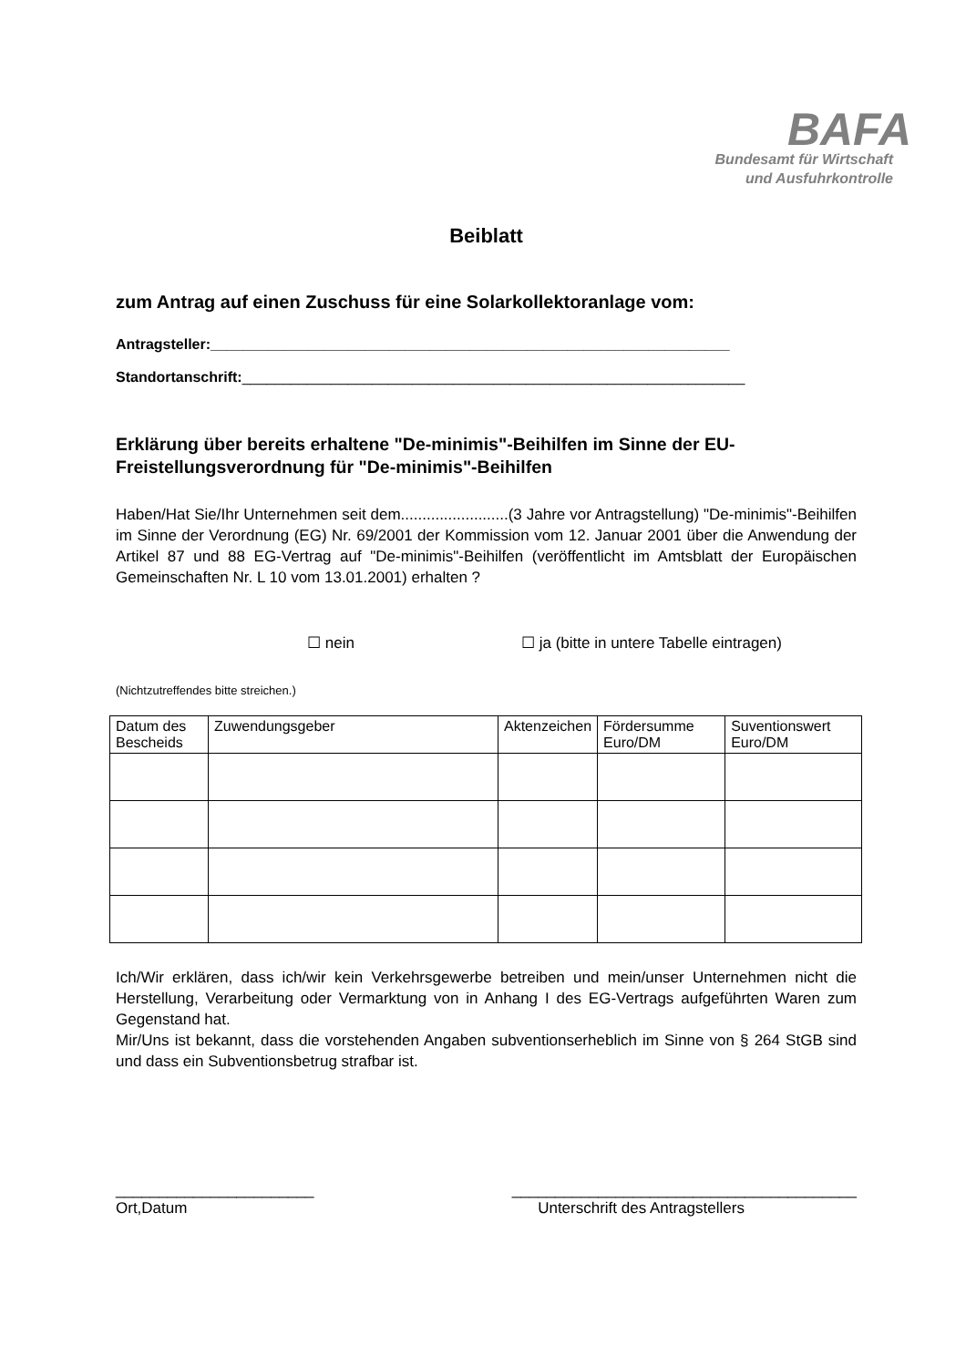BAFA
Bundesamt für Wirtschaft
und Ausfuhrkontrolle
Beiblatt
zum Antrag auf einen Zuschuss für eine Solarkollektoranlage vom:
Antragsteller:________________________________________________________________
Standortanschrift:______________________________________________________________
Erklärung über bereits erhaltene "De-minimis"-Beihilfen im Sinne der EU-Freistellungsverordnung für "De-minimis"-Beihilfen
Haben/Hat Sie/Ihr Unternehmen seit dem.........................(3 Jahre vor Antragstellung) "De-minimis"-Beihilfen im Sinne der Verordnung (EG) Nr. 69/2001 der Kommission vom 12. Januar 2001 über die Anwendung der Artikel 87 und 88 EG-Vertrag auf "De-minimis"-Beihilfen (veröffentlicht im Amtsblatt der Europäischen Gemeinschaften Nr. L 10 vom 13.01.2001) erhalten ?
☐ nein ☐ ja (bitte in untere Tabelle eintragen)
(Nichtzutreffendes bitte streichen.)
| Datum des Bescheids | Zuwendungsgeber | Aktenzeichen | Fördersumme Euro/DM | Suventionswert Euro/DM |
| --- | --- | --- | --- | --- |
Ich/Wir erklären, dass ich/wir kein Verkehrsgewerbe betreiben und mein/unser Unternehmen nicht die Herstellung, Verarbeitung oder Vermarktung von in Anhang I des EG-Vertrags aufgeführten Waren zum Gegenstand hat.
Mir/Uns ist bekannt, dass die vorstehenden Angaben subventionserheblich im Sinne von § 264 StGB sind und dass ein Subventionsbetrug strafbar ist.
_______________________
Ort,Datum
________________________________________
Unterschrift des Antragstellers